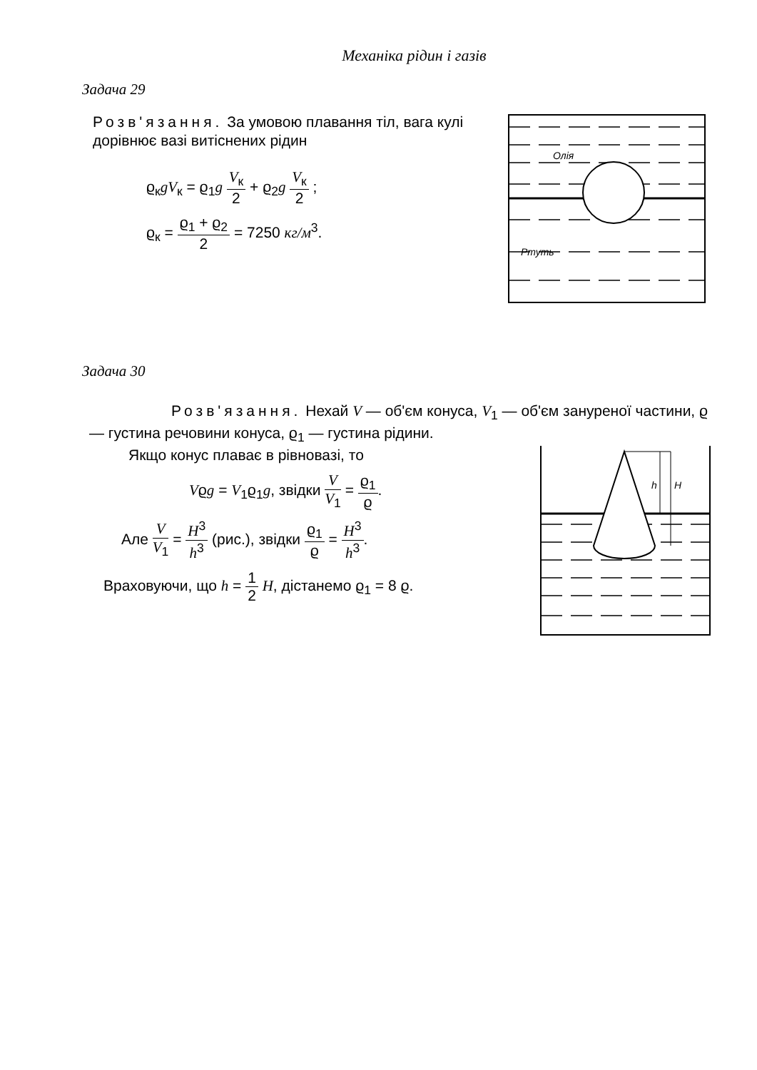Механіка рідин і газів
Задача 29
Розв'язання. За умовою плавання тіл, вага кулі дорівнює вазі витіснених рідин
ϱ<sub>к</sub>gV<sub>к</sub> = ϱ<sub>1</sub>g V<sub>к</sub> 2 + ϱ<sub>2</sub>g V<sub>к</sub> 2 ;
ϱ<sub>к</sub> = ϱ<sub>1</sub> + ϱ<sub>2</sub> 2 = 7250 кг/м<sup>3</sup>.
Олія
Ртуть
Задача 30
Розв'язання. Нехай V — об'єм конуса, V<sub>1</sub> — об'єм зануреної частини, ϱ — густина речовини конуса, ϱ<sub>1</sub> — густина рідини.
Якщо конус плаває в рівновазі, то
Vϱg = V<sub>1</sub>ϱ<sub>1</sub>g, звідки V V<sub>1</sub> = ϱ<sub>1</sub> ϱ.
Але V V<sub>1</sub> = H<sup>3</sup> h<sup>3</sup> (рис.), звідки ϱ<sub>1</sub> ϱ = H<sup>3</sup> h<sup>3</sup>.
Враховуючи, що h = 1 2 H, дістанемо ϱ<sub>1</sub> = 8 ϱ.
h
H